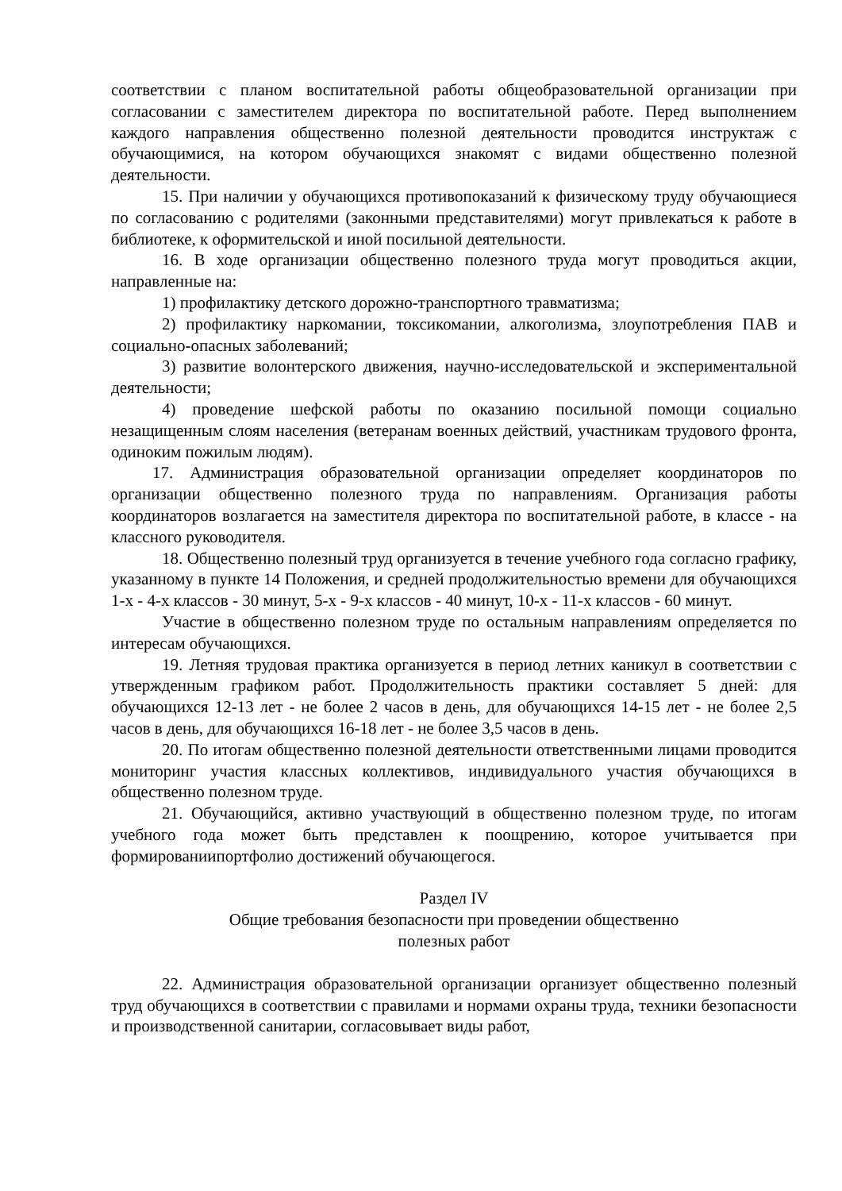соответствии с планом воспитательной работы общеобразовательной организации при согласовании с заместителем директора по воспитательной работе. Перед выполнением каждого направления общественно полезной деятельности проводится инструктаж с обучающимися, на котором обучающихся знакомят с видами общественно полезной деятельности.
15. При наличии у обучающихся противопоказаний к физическому труду обучающиеся по согласованию с родителями (законными представителями) могут привлекаться к работе в библиотеке, к оформительской и иной посильной деятельности.
16. В ходе организации общественно полезного труда могут проводиться акции, направленные на:
1) профилактику детского дорожно-транспортного травматизма;
2) профилактику наркомании, токсикомании, алкоголизма, злоупотребления ПАВ и социально-опасных заболеваний;
3) развитие волонтерского движения, научно-исследовательской и экспериментальной деятельности;
4) проведение шефской работы по оказанию посильной помощи социально незащищенным слоям населения (ветеранам военных действий, участникам трудового фронта, одиноким пожилым людям).
17. Администрация образовательной организации определяет координаторов по организации общественно полезного труда по направлениям. Организация работы координаторов возлагается на заместителя директора по воспитательной работе, в классе - на классного руководителя.
18. Общественно полезный труд организуется в течение учебного года согласно графику, указанному в пункте 14 Положения, и средней продолжительностью времени для обучающихся 1-х - 4-х классов - 30 минут, 5-х - 9-х классов - 40 минут, 10-х - 11-х классов - 60 минут.
Участие в общественно полезном труде по остальным направлениям определяется по интересам обучающихся.
19. Летняя трудовая практика организуется в период летних каникул в соответствии с утвержденным графиком работ. Продолжительность практики составляет 5 дней: для обучающихся 12-13 лет - не более 2 часов в день, для обучающихся 14-15 лет - не более 2,5 часов в день, для обучающихся 16-18 лет - не более 3,5 часов в день.
20. По итогам общественно полезной деятельности ответственными лицами проводится мониторинг участия классных коллективов, индивидуального участия обучающихся в общественно полезном труде.
21. Обучающийся, активно участвующий в общественно полезном труде, по итогам учебного года может быть представлен к поощрению, которое учитывается при формированиипортфолио достижений обучающегося.
Раздел IV
Общие требования безопасности при проведении общественно
полезных работ
22. Администрация образовательной организации организует общественно полезный труд обучающихся в соответствии с правилами и нормами охраны труда, техники безопасности и производственной санитарии, согласовывает виды работ,